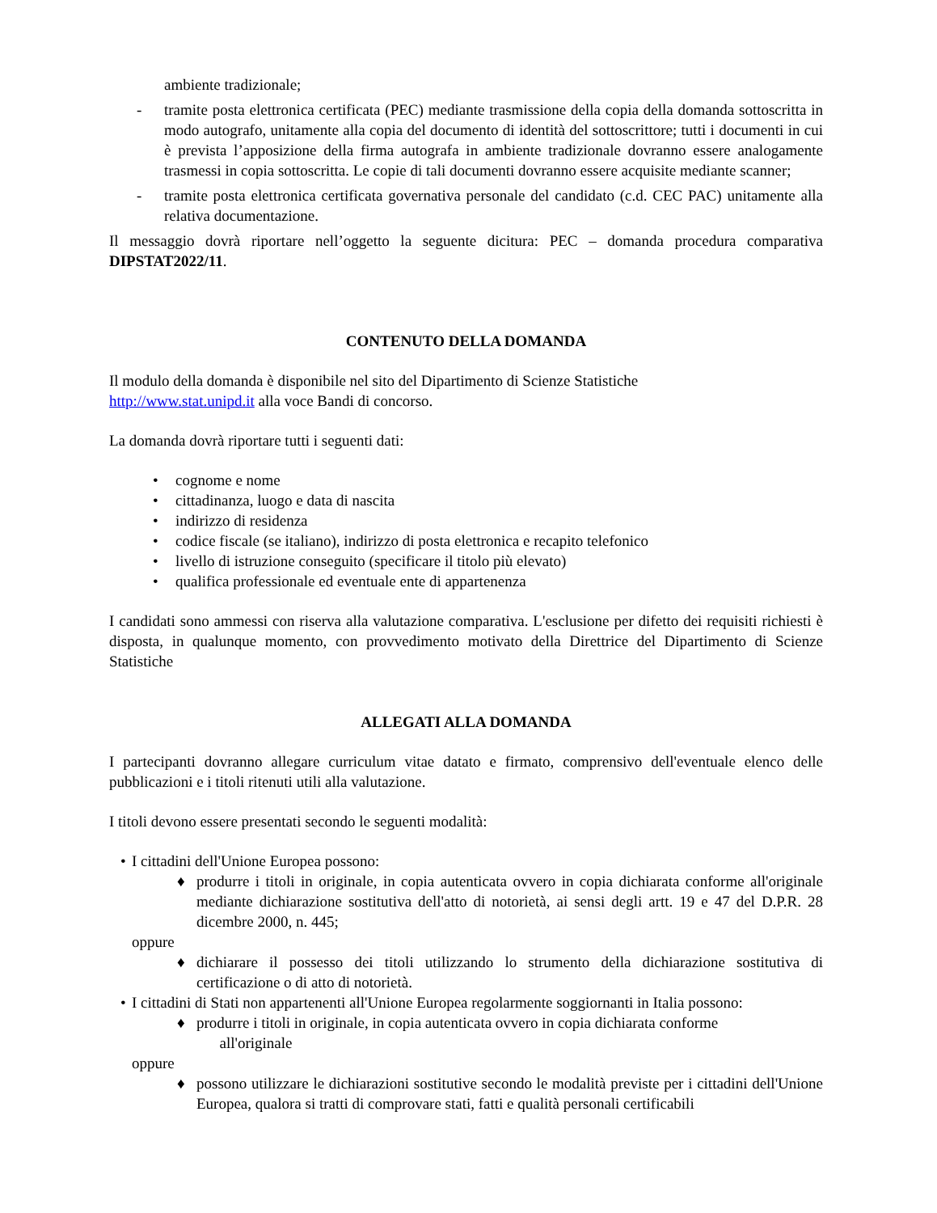ambiente tradizionale;
- tramite posta elettronica certificata (PEC) mediante trasmissione della copia della domanda sottoscritta in modo autografo, unitamente alla copia del documento di identità del sottoscrittore; tutti i documenti in cui è prevista l’apposizione della firma autografa in ambiente tradizionale dovranno essere analogamente trasmessi in copia sottoscritta. Le copie di tali documenti dovranno essere acquisite mediante scanner;
- tramite posta elettronica certificata governativa personale del candidato (c.d. CEC PAC) unitamente alla relativa documentazione.
Il messaggio dovrà riportare nell’oggetto la seguente dicitura: PEC – domanda procedura comparativa DIPSTAT2022/11.
CONTENUTO DELLA DOMANDA
Il modulo della domanda è disponibile nel sito del Dipartimento di Scienze Statistiche
http://www.stat.unipd.it alla voce Bandi di concorso.
La domanda dovrà riportare tutti i seguenti dati:
• cognome e nome
• cittadinanza, luogo e data di nascita
• indirizzo di residenza
• codice fiscale (se italiano), indirizzo di posta elettronica e recapito telefonico
• livello di istruzione conseguito (specificare il titolo più elevato)
• qualifica professionale ed eventuale ente di appartenenza
I candidati sono ammessi con riserva alla valutazione comparativa. L'esclusione per difetto dei requisiti richiesti è disposta, in qualunque momento, con provvedimento motivato della Direttrice del Dipartimento di Scienze Statistiche
ALLEGATI ALLA DOMANDA
I partecipanti dovranno allegare curriculum vitae datato e firmato, comprensivo dell'eventuale elenco delle pubblicazioni e i titoli ritenuti utili alla valutazione.
I titoli devono essere presentati secondo le seguenti modalità:
• I cittadini dell'Unione Europea possono:
♦ produrre i titoli in originale, in copia autenticata ovvero in copia dichiarata conforme all'originale mediante dichiarazione sostitutiva dell'atto di notorietà, ai sensi degli artt. 19 e 47 del D.P.R. 28 dicembre 2000, n. 445;
oppure
♦ dichiarare il possesso dei titoli utilizzando lo strumento della dichiarazione sostitutiva di certificazione o di atto di notorietà.
• I cittadini di Stati non appartenenti all'Unione Europea regolarmente soggiornanti in Italia possono:
♦ produrre i titoli in originale, in copia autenticata ovvero in copia dichiarata conforme
all'originale
oppure
♦ possono utilizzare le dichiarazioni sostitutive secondo le modalità previste per i cittadini dell'Unione Europea, qualora si tratti di comprovare stati, fatti e qualità personali certificabili